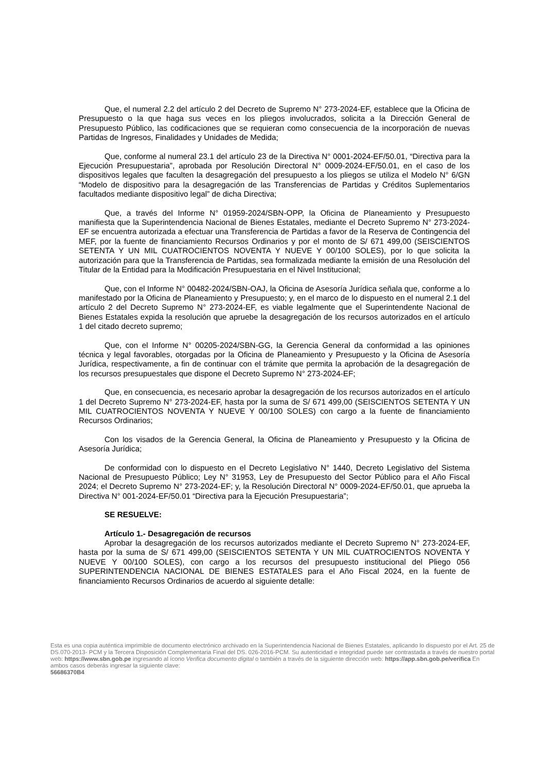Que, el numeral 2.2 del artículo 2 del Decreto de Supremo N° 273-2024-EF, establece que la Oficina de Presupuesto o la que haga sus veces en los pliegos involucrados, solicita a la Dirección General de Presupuesto Público, las codificaciones que se requieran como consecuencia de la incorporación de nuevas Partidas de Ingresos, Finalidades y Unidades de Medida;
Que, conforme al numeral 23.1 del artículo 23 de la Directiva N° 0001-2024-EF/50.01, “Directiva para la Ejecución Presupuestaria”, aprobada por Resolución Directoral N° 0009-2024-EF/50.01, en el caso de los dispositivos legales que faculten la desagregación del presupuesto a los pliegos se utiliza el Modelo N° 6/GN “Modelo de dispositivo para la desagregación de las Transferencias de Partidas y Créditos Suplementarios facultados mediante dispositivo legal” de dicha Directiva;
Que, a través del Informe N° 01959-2024/SBN-OPP, la Oficina de Planeamiento y Presupuesto manifiesta que la Superintendencia Nacional de Bienes Estatales, mediante el Decreto Supremo N° 273-2024-EF se encuentra autorizada a efectuar una Transferencia de Partidas a favor de la Reserva de Contingencia del MEF, por la fuente de financiamiento Recursos Ordinarios y por el monto de S/ 671 499,00 (SEISCIENTOS SETENTA Y UN MIL CUATROCIENTOS NOVENTA Y NUEVE Y 00/100 SOLES), por lo que solicita la autorización para que la Transferencia de Partidas, sea formalizada mediante la emisión de una Resolución del Titular de la Entidad para la Modificación Presupuestaria en el Nivel Institucional;
Que, con el Informe N° 00482-2024/SBN-OAJ, la Oficina de Asesoría Jurídica señala que, conforme a lo manifestado por la Oficina de Planeamiento y Presupuesto; y, en el marco de lo dispuesto en el numeral 2.1 del artículo 2 del Decreto Supremo N° 273-2024-EF, es viable legalmente que el Superintendente Nacional de Bienes Estatales expida la resolución que apruebe la desagregación de los recursos autorizados en el artículo 1 del citado decreto supremo;
Que, con el Informe N° 00205-2024/SBN-GG, la Gerencia General da conformidad a las opiniones técnica y legal favorables, otorgadas por la Oficina de Planeamiento y Presupuesto y la Oficina de Asesoría Jurídica, respectivamente, a fin de continuar con el trámite que permita la aprobación de la desagregación de los recursos presupuestales que dispone el Decreto Supremo N° 273-2024-EF;
Que, en consecuencia, es necesario aprobar la desagregación de los recursos autorizados en el artículo 1 del Decreto Supremo N° 273-2024-EF, hasta por la suma de S/ 671 499,00 (SEISCIENTOS SETENTA Y UN MIL CUATROCIENTOS NOVENTA Y NUEVE Y 00/100 SOLES) con cargo a la fuente de financiamiento Recursos Ordinarios;
Con los visados de la Gerencia General, la Oficina de Planeamiento y Presupuesto y la Oficina de Asesoría Jurídica;
De conformidad con lo dispuesto en el Decreto Legislativo N° 1440, Decreto Legislativo del Sistema Nacional de Presupuesto Público; Ley N° 31953, Ley de Presupuesto del Sector Público para el Año Fiscal 2024; el Decreto Supremo N° 273-2024-EF; y, la Resolución Directoral N° 0009-2024-EF/50.01, que aprueba la Directiva N° 001-2024-EF/50.01 “Directiva para la Ejecución Presupuestaria”;
SE RESUELVE:
Artículo 1.- Desagregación de recursos
Aprobar la desagregación de los recursos autorizados mediante el Decreto Supremo N° 273-2024-EF, hasta por la suma de S/ 671 499,00 (SEISCIENTOS SETENTA Y UN MIL CUATROCIENTOS NOVENTA Y NUEVE Y 00/100 SOLES), con cargo a los recursos del presupuesto institucional del Pliego 056 SUPERINTENDENCIA NACIONAL DE BIENES ESTATALES para el Año Fiscal 2024, en la fuente de financiamiento Recursos Ordinarios de acuerdo al siguiente detalle:
Esta es una copia auténtica imprimible de documento electrónico archivado en la Superintendencia Nacional de Bienes Estatales, aplicando lo dispuesto por el Art. 25 de DS.070-2013- PCM y la Tercera Disposición Complementaria Final del DS. 026-2016-PCM. Su autenticidad e integridad puede ser contrastada a través de nuestro portal web: https://www.sbn.gob.pe ingresando al ícono Verifica documento digital o también a través de la siguiente dirección web: https://app.sbn.gob.pe/verifica En ambos casos deberás ingresar la siguiente clave:
56686370B4